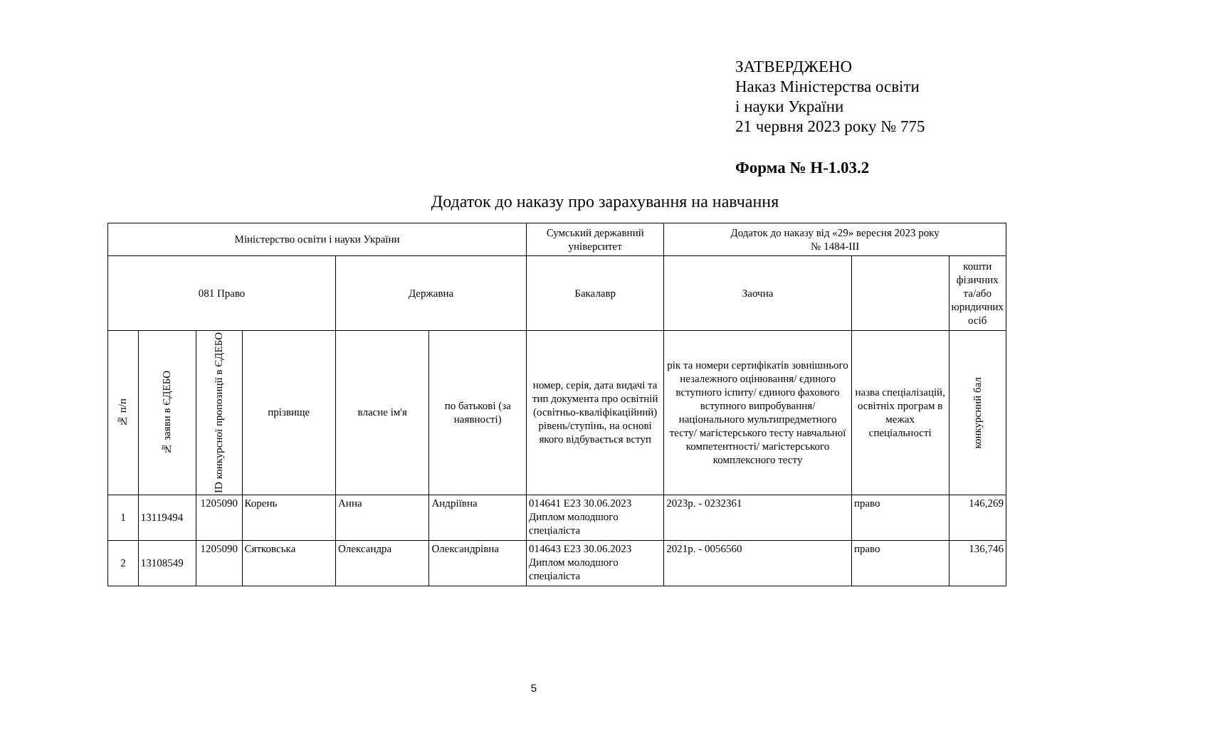ЗАТВЕРДЖЕНО
Наказ Міністерства освіти
і науки України
21 червня 2023 року № 775
Форма № Н-1.03.2
Додаток до наказу про зарахування на навчання
| Міністерство освіти і науки України | | | | | | Сумський державний університет | Додаток до наказу від «29» вересня 2023 року № 1484-ІІІ | | |
| 081 Право | | | | Державна | | Бакалавр | Заочна | | кошти фізичних та/або юридичних осіб |
| № п/п | № заяви в ЄДЕБО | ID конкурсної пропозиції в ЄДЕБО | прізвище | власне ім'я | по батькові (за наявності) | номер, серія, дата видачі та тип документа про освітній (освітньо-кваліфікаційний) рівень/ступінь, на основі якого відбувається вступ | рік та номери сертифікатів зовнішнього незалежного оцінювання/ єдиного вступного іспиту/ єдиного фахового вступного випробування/ національного мультипредметного тесту/ магістерського тесту навчальної компетентності/ магістерського комплексного тесту | назва спеціалізацій, освітніх програм в межах спеціальності | конкурсний бал |
| 1 | 13119494 | 1205090 | Корень | Анна | Андріївна | 014641 E23 30.06.2023 Диплом молодшого спеціаліста | 2023р. - 0232361 | право | 146,269 |
| 2 | 13108549 | 1205090 | Сятковська | Олександра | Олександрівна | 014643 E23 30.06.2023 Диплом молодшого спеціаліста | 2021р. - 0056560 | право | 136,746 |
5